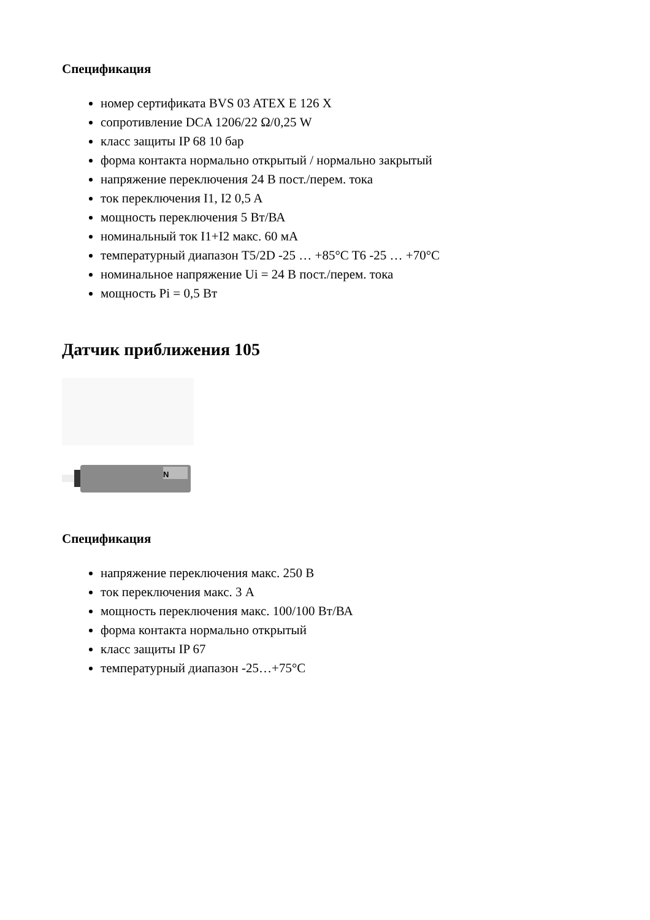Спецификация
номер сертификата BVS 03 ATEX E 126 X
сопротивление DCA 1206/22 Ω/0,25 W
класс защиты IP 68 10 бар
форма контакта нормально открытый / нормально закрытый
напряжение переключения 24 В пост./перем. тока
ток переключения I1, I2 0,5 A
мощность переключения 5 Вт/ВА
номинальный ток I1+I2 макс. 60 мА
температурный диапазон T5/2D -25 … +85°C T6 -25 … +70°C
номинальное напряжение Ui = 24 В пост./перем. тока
мощность Pi = 0,5 Вт
Датчик приближения 105
N
Спецификация
напряжение переключения макс. 250 В
ток переключения макс. 3 A
мощность переключения макс. 100/100 Вт/ВА
форма контакта нормально открытый
класс защиты IP 67
температурный диапазон -25…+75°C